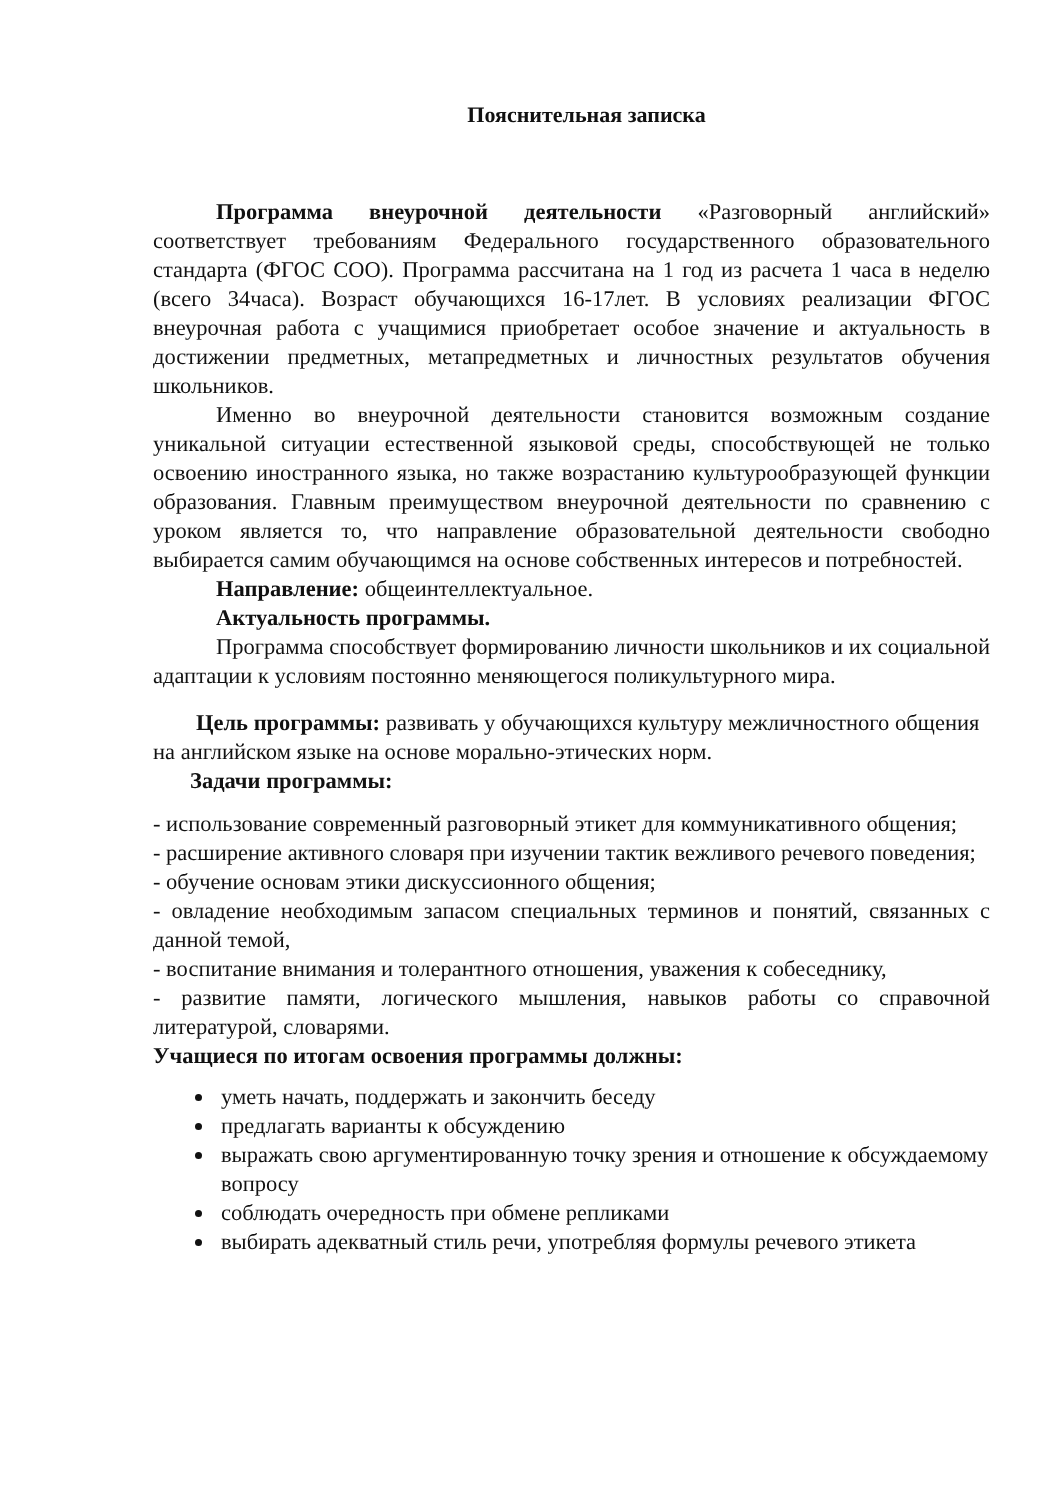Пояснительная записка
Программа внеурочной деятельности «Разговорный английский» соответствует требованиям Федерального государственного образовательного стандарта (ФГОС СОО). Программа рассчитана на 1 год из расчета 1 часа в неделю (всего 34часа). Возраст обучающихся 16-17лет. В условиях реализации ФГОС внеурочная работа с учащимися приобретает особое значение и актуальность в достижении предметных, метапредметных и личностных результатов обучения школьников.
Именно во внеурочной деятельности становится возможным создание уникальной ситуации естественной языковой среды, способствующей не только освоению иностранного языка, но также возрастанию культурообразующей функции образования. Главным преимуществом внеурочной деятельности по сравнению с уроком является то, что направление образовательной деятельности свободно выбирается самим обучающимся на основе собственных интересов и потребностей.
Направление: общеинтеллектуальное.
Актуальность программы.
Программа способствует формированию личности школьников и их социальной адаптации к условиям постоянно меняющегося поликультурного мира.
Цель программы: развивать у обучающихся культуру межличностного общения на английском языке на основе морально-этических норм.
Задачи программы:
- использование современный разговорный этикет для коммуникативного общения;
- расширение активного словаря при изучении тактик вежливого речевого поведения;
- обучение основам этики дискуссионного общения;
- овладение необходимым запасом специальных терминов и понятий, связанных с данной темой,
- воспитание внимания и толерантного отношения, уважения к собеседнику,
- развитие памяти, логического мышления, навыков работы со справочной литературой, словарями.
Учащиеся по итогам освоения программы должны:
уметь начать, поддержать и закончить беседу
предлагать варианты к обсуждению
выражать свою аргументированную точку зрения и отношение к обсуждаемому вопросу
соблюдать очередность при обмене репликами
выбирать адекватный стиль речи, употребляя формулы речевого этикета